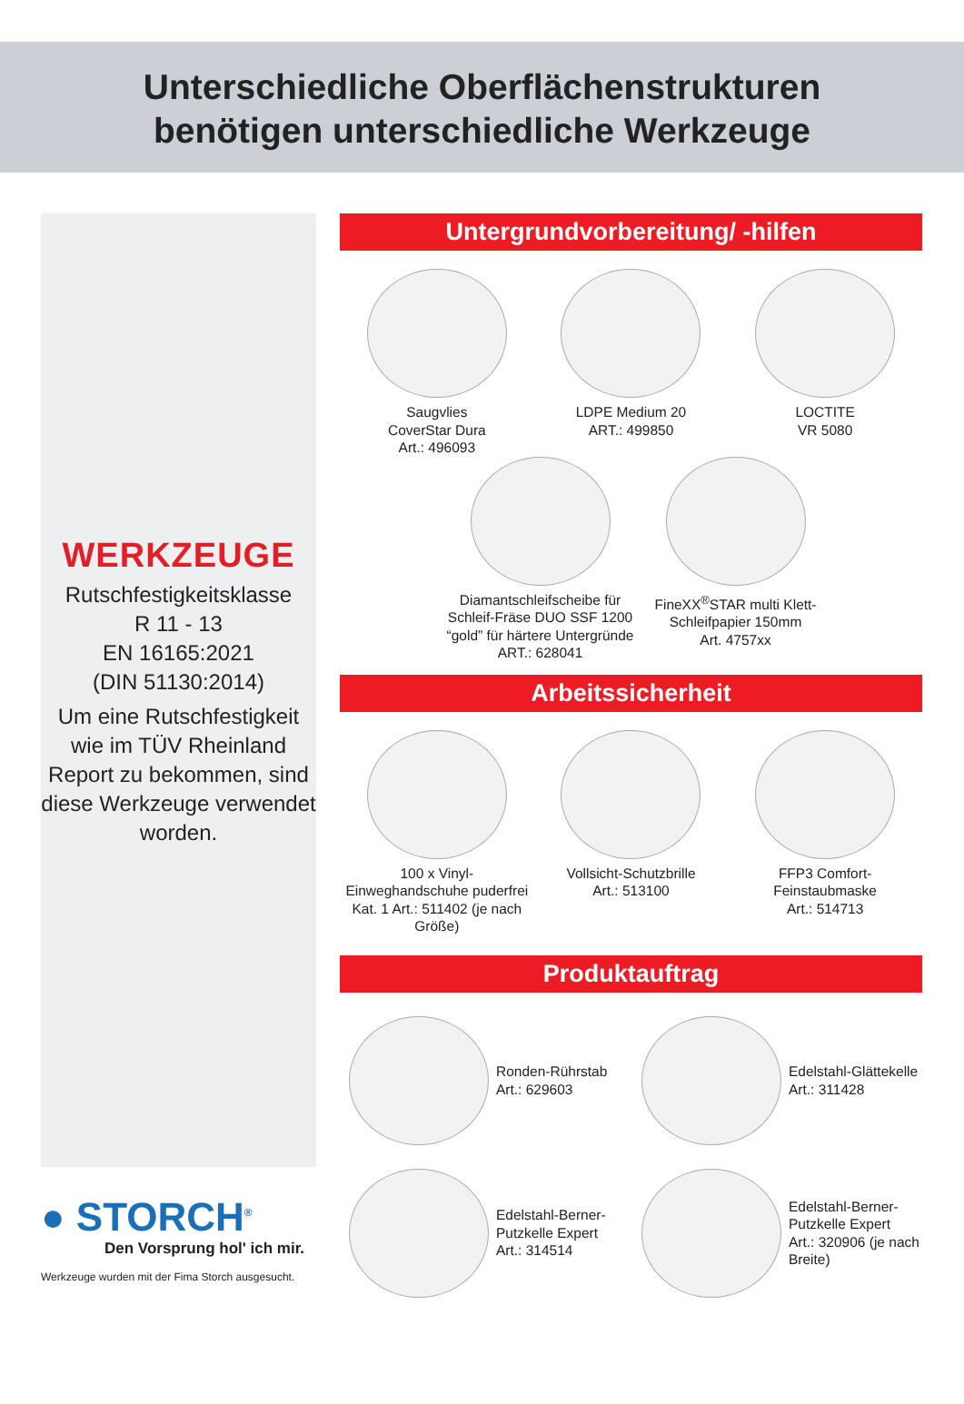Unterschiedliche Oberflächenstrukturen
benötigen unterschiedliche Werkzeuge
WERKZEUGE
Rutschfestigkeitsklasse
R 11 - 13
EN 16165:2021
(DIN 51130:2014)
Um eine Rutschfestigkeit wie im TÜV Rheinland Report zu bekommen, sind diese Werkzeuge verwendet worden.
● STORCH<sup>®</sup>
Den Vorsprung hol' ich mir.
Werkzeuge wurden mit der Fima Storch ausgesucht.
Untergrundvorbereitung/ -hilfen
Saugvlies
CoverStar Dura
Art.: 496093
LDPE Medium 20
ART.: 499850
LOCTITE
VR 5080
Diamantschleifscheibe für Schleif-Fräse DUO SSF 1200 “gold” für härtere Untergründe ART.: 628041
FineXX<sup>®</sup>STAR multi Klett-Schleifpapier 150mm
Art. 4757xx
Arbeitssicherheit
100 x Vinyl-Einweghandschuhe puderfrei Kat. 1 Art.: 511402 (je nach Größe)
Vollsicht-Schutzbrille
Art.: 513100
FFP3 Comfort-Feinstaubmaske
Art.: 514713
Produktauftrag
Ronden-Rührstab
Art.: 629603
Edelstahl-Glättekelle
Art.: 311428
Edelstahl-Berner-Putzkelle Expert
Art.: 314514
Edelstahl-Berner-Putzkelle Expert
Art.: 320906 (je nach Breite)